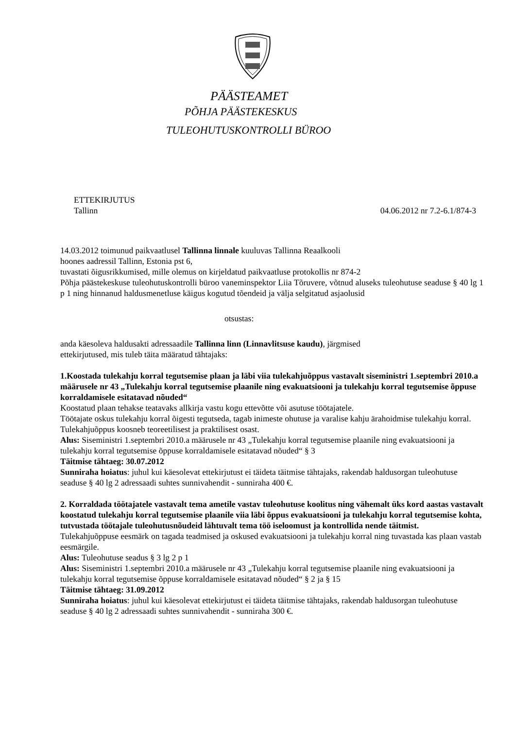PÄÄSTEAMET
PÕHJA PÄÄSTEKESKUS
TULEOHUTUSKONTROLLI BÜROO
ETTEKIRJUTUS
Tallinn 04.06.2012 nr 7.2-6.1/874-3
14.03.2012 toimunud paikvaatlusel Tallinna linnale kuuluvas Tallinna Reaalkooli
hoones aadressil Tallinn, Estonia pst 6,
tuvastati õigusrikkumised, mille olemus on kirjeldatud paikvaatluse protokollis nr 874-2
Põhja päästekeskuse tuleohutuskontrolli büroo vaneminspektor Liia Tõruvere, võtnud aluseks tuleohutuse seaduse § 40 lg 1 p 1 ning hinnanud haldusmenetluse käigus kogutud tõendeid ja välja selgitatud asjaolusid
otsustas:
anda käesoleva haldusakti adressaadile Tallinna linn (Linnavlitsuse kaudu), järgmised
ettekirjutused, mis tuleb täita määratud tähtajaks:
1.Koostada tulekahju korral tegutsemise plaan ja läbi viia tulekahjuõppus vastavalt siseministri 1.septembri 2010.a määrusele nr 43 „Tulekahju korral tegutsemise plaanile ning evakuatsiooni ja tulekahju korral tegutsemise õppuse korraldamisele esitatavad nõuded“
Koostatud plaan tehakse teatavaks allkirja vastu kogu ettevõtte või asutuse töötajatele.
Töötajate oskus tulekahju korral õigesti tegutseda, tagab inimeste ohutuse ja varalise kahju ärahoidmise tulekahju korral. Tulekahjuõppus koosneb teoreetilisest ja praktilisest osast.
Alus: Siseministri 1.septembri 2010.a määrusele nr 43 „Tulekahju korral tegutsemise plaanile ning evakuatsiooni ja tulekahju korral tegutsemise õppuse korraldamisele esitatavad nõuded“ § 3
Täitmise tähtaeg: 30.07.2012
Sunniraha hoiatus: juhul kui käesolevat ettekirjutust ei täideta täitmise tähtajaks, rakendab haldusorgan tuleohutuse seaduse § 40 lg 2 adressaadi suhtes sunnivahendit - sunniraha 400 €.
2. Korraldada töötajatele vastavalt tema ametile vastav tuleohutuse koolitus ning vähemalt üks kord aastas vastavalt koostatud tulekahju korral tegutsemise plaanile viia läbi õppus evakuatsiooni ja tulekahju korral tegutsemise kohta, tutvustada töötajale tuleohutusnõudeid lähtuvalt tema töö iseloomust ja kontrollida nende täitmist.
Tulekahjuõppuse eesmärk on tagada teadmised ja oskused evakuatsiooni ja tulekahju korral ning tuvastada kas plaan vastab eesmärgile.
Alus: Tuleohutuse seadus § 3 lg 2 p 1
Alus: Siseministri 1.septembri 2010.a määrusele nr 43 „Tulekahju korral tegutsemise plaanile ning evakuatsiooni ja tulekahju korral tegutsemise õppuse korraldamisele esitatavad nõuded“ § 2 ja § 15
Täitmise tähtaeg: 31.09.2012
Sunniraha hoiatus: juhul kui käesolevat ettekirjutust ei täideta täitmise tähtajaks, rakendab haldusorgan tuleohutuse seaduse § 40 lg 2 adressaadi suhtes sunnivahendit - sunniraha 300 €.